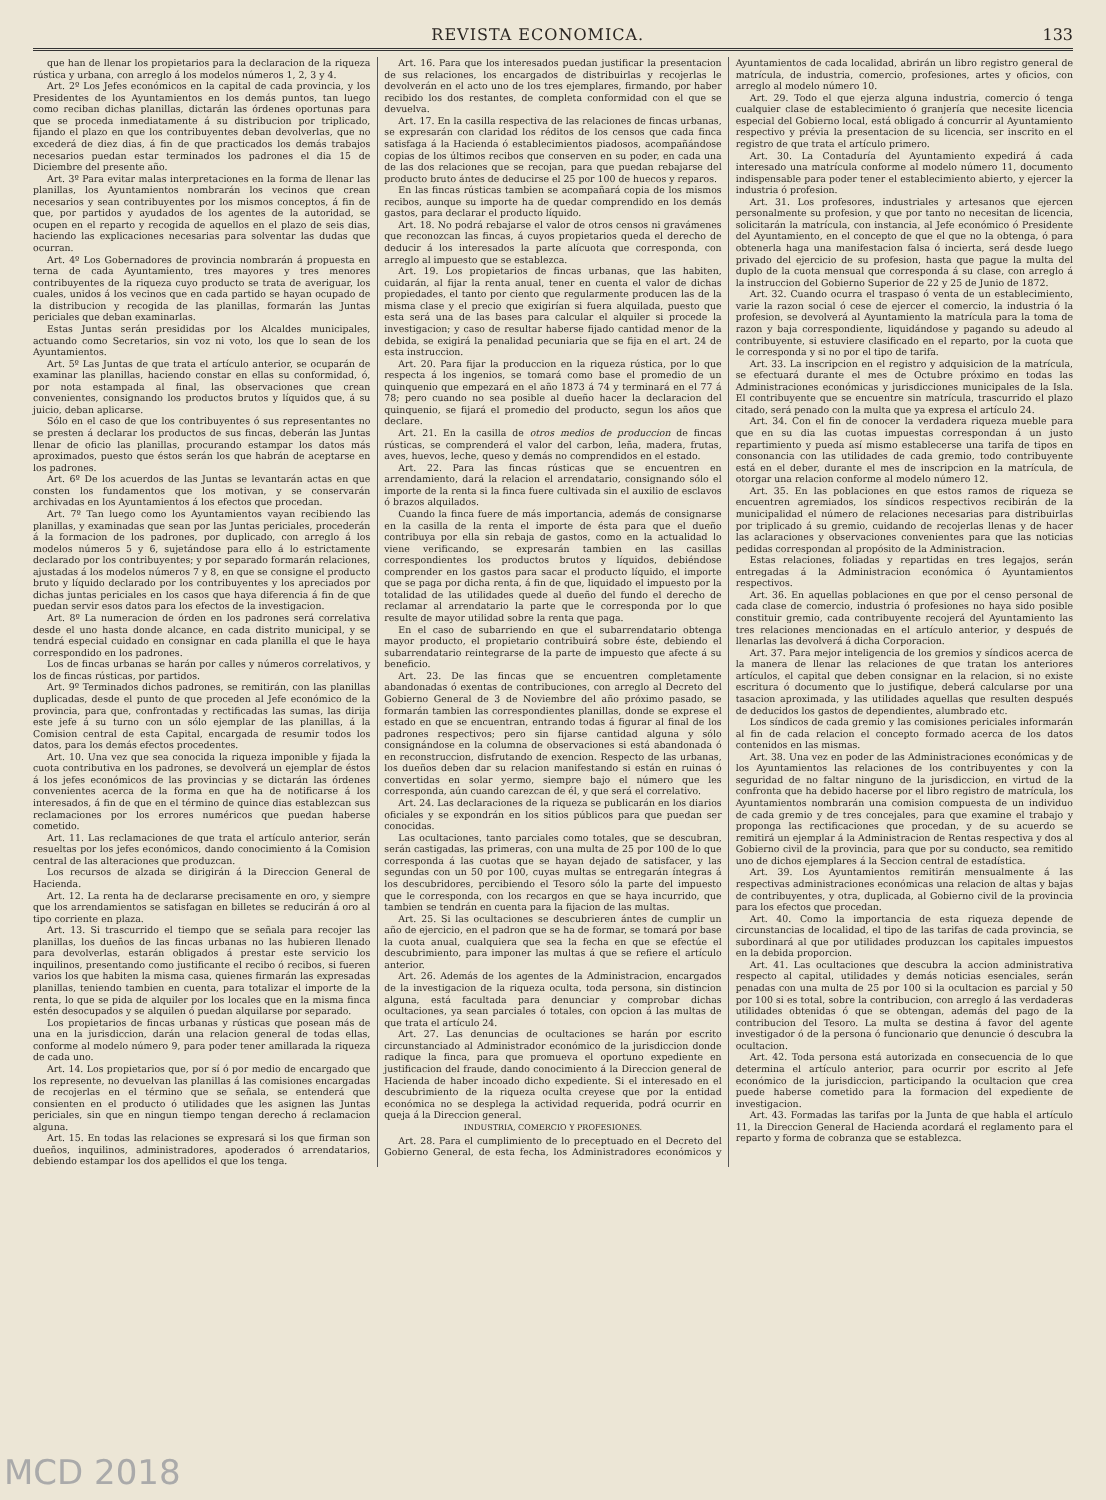REVISTA ECONOMICA. 133
que han de llenar los propietarios para la declaracion de la riqueza rústica y urbana, con arreglo á los modelos números 1, 2, 3 y 4.
Art. 2º Los Jefes económicos en la capital de cada provincia, y los Presidentes de los Ayuntamientos en los demás puntos, tan luego como reciban dichas planillas, dictarán las órdenes oportunas para que se proceda inmediatamente á su distribucion por triplicado, fijando el plazo en que los contribuyentes deban devolverlas, que no excederá de diez dias, á fin de que practicados los demás trabajos necesarios puedan estar terminados los padrones el dia 15 de Diciembre del presente año.
Art. 3º Para evitar malas interpretaciones en la forma de llenar las planillas, los Ayuntamientos nombrarán los vecinos que crean necesarios y sean contribuyentes por los mismos conceptos, á fin de que, por partidos y ayudados de los agentes de la autoridad, se ocupen en el reparto y recogida de aquellos en el plazo de seis dias, haciendo las explicaciones necesarias para solventar las dudas que ocurran.
Art. 4º Los Gobernadores de provincia nombrarán á propuesta en terna de cada Ayuntamiento, tres mayores y tres menores contribuyentes de la riqueza cuyo producto se trata de averiguar, los cuales, unidos á los vecinos que en cada partido se hayan ocupado de la distribucion y recogida de las planillas, formarán las Juntas periciales que deban examinarlas.
Estas Juntas serán presididas por los Alcaldes municipales, actuando como Secretarios, sin voz ni voto, los que lo sean de los Ayuntamientos.
Art. 5º Las Juntas de que trata el artículo anterior, se ocuparán de examinar las planillas, haciendo constar en ellas su conformidad, ó, por nota estampada al final, las observaciones que crean convenientes, consignando los productos brutos y líquidos que, á su juicio, deban aplicarse.
Sólo en el caso de que los contribuyentes ó sus representantes no se presten á declarar los productos de sus fincas, deberán las Juntas llenar de oficio las planillas, procurando estampar los datos más aproximados, puesto que éstos serán los que habrán de aceptarse en los padrones.
Art. 6º De los acuerdos de las Juntas se levantarán actas en que consten los fundamentos que los motivan, y se conservarán archivadas en los Ayuntamientos á los efectos que procedan.
Art. 7º Tan luego como los Ayuntamientos vayan recibiendo las planillas, y examinadas que sean por las Juntas periciales, procederán á la formacion de los padrones, por duplicado, con arreglo á los modelos números 5 y 6, sujetándose para ello á lo estrictamente declarado por los contribuyentes; y por separado formarán relaciones, ajustadas á los modelos números 7 y 8, en que se consigne el producto bruto y líquido declarado por los contribuyentes y los apreciados por dichas juntas periciales en los casos que haya diferencia á fin de que puedan servir esos datos para los efectos de la investigacion.
Art. 8º La numeracion de órden en los padrones será correlativa desde el uno hasta donde alcance, en cada distrito municipal, y se tendrá especial cuidado en consignar en cada planilla el que le haya correspondido en los padrones.
Los de fincas urbanas se harán por calles y números correlativos, y los de fincas rústicas, por partidos.
Art. 9º Terminados dichos padrones, se remitirán, con las planillas duplicadas, desde el punto de que proceden al Jefe económico de la provincia, para que, confrontadas y rectificadas las sumas, las dirija este jefe á su turno con un sólo ejemplar de las planillas, á la Comision central de esta Capital, encargada de resumir todos los datos, para los demás efectos procedentes.
Art. 10. Una vez que sea conocida la riqueza imponible y fijada la cuota contributiva en los padrones, se devolverá un ejemplar de éstos á los jefes económicos de las provincias y se dictarán las órdenes convenientes acerca de la forma en que ha de notificarse á los interesados, á fin de que en el término de quince dias establezcan sus reclamaciones por los errores numéricos que puedan haberse cometido.
Art. 11. Las reclamaciones de que trata el artículo anterior, serán resueltas por los jefes económicos, dando conocimiento á la Comision central de las alteraciones que produzcan.
Los recursos de alzada se dirigirán á la Direccion General de Hacienda.
Art. 12. La renta ha de declararse precisamente en oro, y siempre que los arrendamientos se satisfagan en billetes se reducirán á oro al tipo corriente en plaza.
Art. 13. Si trascurrido el tiempo que se señala para recojer las planillas, los dueños de las fincas urbanas no las hubieren llenado para devolverlas, estarán obligados á prestar este servicio los inquilinos, presentando como justificante el recibo ó recibos, si fueren varios los que habiten la misma casa, quienes firmarán las expresadas planillas, teniendo tambien en cuenta, para totalizar el importe de la renta, lo que se pida de alquiler por los locales que en la misma finca estén desocupados y se alquilen ó puedan alquilarse por separado.
Los propietarios de fincas urbanas y rústicas que posean más de una en la jurisdiccion, darán una relacion general de todas ellas, conforme al modelo número 9, para poder tener amillarada la riqueza de cada uno.
Art. 14. Los propietarios que, por sí ó por medio de encargado que los represente, no devuelvan las planillas á las comisiones encargadas de recojerlas en el término que se señala, se entenderá que consienten en el producto ó utilidades que les asignen las Juntas periciales, sin que en ningun tiempo tengan derecho á reclamacion alguna.
Art. 15. En todas las relaciones se expresará si los que firman son dueños, inquilinos, administradores, apoderados ó arrendatarios, debiendo estampar los dos apellidos el que los tenga.
Art. 16. Para que los interesados puedan justificar la presentacion de sus relaciones, los encargados de distribuirlas y recojerlas le devolverán en el acto uno de los tres ejemplares, firmando, por haber recibido los dos restantes, de completa conformidad con el que se devuelva.
Art. 17. En la casilla respectiva de las relaciones de fincas urbanas, se expresarán con claridad los réditos de los censos que cada finca satisfaga á la Hacienda ó establecimientos piadosos, acompañándose copias de los últimos recibos que conserven en su poder, en cada una de las dos relaciones que se recojan, para que puedan rebajarse del producto bruto ántes de deducirse el 25 por 100 de huecos y reparos.
En las fincas rústicas tambien se acompañará copia de los mismos recibos, aunque su importe ha de quedar comprendido en los demás gastos, para declarar el producto líquido.
Art. 18. No podrá rebajarse el valor de otros censos ni gravámenes que reconozcan las fincas, á cuyos propietarios queda el derecho de deducir á los interesados la parte alícuota que corresponda, con arreglo al impuesto que se establezca.
Art. 19. Los propietarios de fincas urbanas, que las habiten, cuidarán, al fijar la renta anual, tener en cuenta el valor de dichas propiedades, el tanto por ciento que regularmente producen las de la misma clase y el precio que exigirían si fuera alquilada, puesto que esta será una de las bases para calcular el alquiler si procede la investigacion; y caso de resultar haberse fijado cantidad menor de la debida, se exigirá la penalidad pecuniaria que se fija en el art. 24 de esta instruccion.
Art. 20. Para fijar la produccion en la riqueza rústica, por lo que respecta á los ingenios, se tomará como base el promedio de un quinquenio que empezará en el año 1873 á 74 y terminará en el 77 á 78; pero cuando no sea posible al dueño hacer la declaracion del quinquenio, se fijará el promedio del producto, segun los años que declare.
Art. 21. En la casilla de otros medios de produccion de fincas rústicas, se comprenderá el valor del carbon, leña, madera, frutas, aves, huevos, leche, queso y demás no comprendidos en el estado.
Art. 22. Para las fincas rústicas que se encuentren en arrendamiento, dará la relacion el arrendatario, consignando sólo el importe de la renta si la finca fuere cultivada sin el auxilio de esclavos ó brazos alquilados.
Cuando la finca fuere de más importancia, además de consignarse en la casilla de la renta el importe de ésta para que el dueño contribuya por ella sin rebaja de gastos, como en la actualidad lo viene verificando, se expresarán tambien en las casillas correspondientes los productos brutos y líquidos, debiéndose comprender en los gastos para sacar el producto líquido, el importe que se paga por dicha renta, á fin de que, liquidado el impuesto por la totalidad de las utilidades quede al dueño del fundo el derecho de reclamar al arrendatario la parte que le corresponda por lo que resulte de mayor utilidad sobre la renta que paga.
En el caso de subarriendo en que el subarrendatario obtenga mayor producto, el propietario contribuirá sobre éste, debiendo el subarrendatario reintegrarse de la parte de impuesto que afecte á su beneficio.
Art. 23. De las fincas que se encuentren completamente abandonadas ó exentas de contribuciones, con arreglo al Decreto del Gobierno General de 3 de Noviembre del año próximo pasado, se formarán tambien las correspondientes planillas, donde se exprese el estado en que se encuentran, entrando todas á figurar al final de los padrones respectivos; pero sin fijarse cantidad alguna y sólo consignándose en la columna de observaciones si está abandonada ó en reconstruccion, disfrutando de exencion. Respecto de las urbanas, los dueños deben dar su relacion manifestando si están en ruinas ó convertidas en solar yermo, siempre bajo el número que les corresponda, aún cuando carezcan de él, y que será el correlativo.
Art. 24. Las declaraciones de la riqueza se publicarán en los diarios oficiales y se expondrán en los sitios públicos para que puedan ser conocidas.
Las ocultaciones, tanto parciales como totales, que se descubran, serán castigadas, las primeras, con una multa de 25 por 100 de lo que corresponda á las cuotas que se hayan dejado de satisfacer, y las segundas con un 50 por 100, cuyas multas se entregarán íntegras á los descubridores, percibiendo el Tesoro sólo la parte del impuesto que le corresponda, con los recargos en que se haya incurrido, que tambien se tendrán en cuenta para la fijacion de las multas.
Art. 25. Si las ocultaciones se descubrieren ántes de cumplir un año de ejercicio, en el padron que se ha de formar, se tomará por base la cuota anual, cualquiera que sea la fecha en que se efectúe el descubrimiento, para imponer las multas á que se refiere el artículo anterior.
Art. 26. Además de los agentes de la Administracion, encargados de la investigacion de la riqueza oculta, toda persona, sin distincion alguna, está facultada para denunciar y comprobar dichas ocultaciones, ya sean parciales ó totales, con opcion á las multas de que trata el artículo 24.
Art. 27. Las denuncias de ocultaciones se harán por escrito circunstanciado al Administrador económico de la jurisdiccion donde radique la finca, para que promueva el oportuno expediente en justificacion del fraude, dando conocimiento á la Direccion general de Hacienda de haber incoado dicho expediente. Si el interesado en el descubrimiento de la riqueza oculta creyese que por la entidad económica no se desplega la actividad requerida, podrá ocurrir en queja á la Direccion general.
INDUSTRIA, COMERCIO Y PROFESIONES.
Art. 28. Para el cumplimiento de lo preceptuado en el Decreto del Gobierno General, de esta fecha, los Administradores económicos y Ayuntamientos de cada localidad, abrirán un libro registro general de matrícula, de industria, comercio, profesiones, artes y oficios, con arreglo al modelo número 10.
Art. 29. Todo el que ejerza alguna industria, comercio ó tenga cualquier clase de establecimiento ó granjería que necesite licencia especial del Gobierno local, está obligado á concurrir al Ayuntamiento respectivo y prévia la presentacion de su licencia, ser inscrito en el registro de que trata el artículo primero.
Art. 30. La Contaduría del Ayuntamiento expedirá á cada interesado una matrícula conforme al modelo número 11, documento indispensable para poder tener el establecimiento abierto, y ejercer la industria ó profesion.
Art. 31. Los profesores, industriales y artesanos que ejercen personalmente su profesion, y que por tanto no necesitan de licencia, solicitarán la matrícula, con instancia, al Jefe económico ó Presidente del Ayuntamiento, en el concepto de que el que no la obtenga, ó para obtenerla haga una manifestacion falsa ó incierta, será desde luego privado del ejercicio de su profesion, hasta que pague la multa del duplo de la cuota mensual que corresponda á su clase, con arreglo á la instruccion del Gobierno Superior de 22 y 25 de Junio de 1872.
Art. 32. Cuando ocurra el traspaso ó venta de un establecimiento, varie la razon social ó cese de ejercer el comercio, la industria ó la profesion, se devolverá al Ayuntamiento la matrícula para la toma de razon y baja correspondiente, liquidándose y pagando su adeudo al contribuyente, si estuviere clasificado en el reparto, por la cuota que le corresponda y si no por el tipo de tarifa.
Art. 33. La inscripcion en el registro y adquisicion de la matrícula, se efectuará durante el mes de Octubre próximo en todas las Administraciones económicas y jurisdicciones municipales de la Isla. El contribuyente que se encuentre sin matrícula, trascurrido el plazo citado, será penado con la multa que ya expresa el artículo 24.
Art. 34. Con el fin de conocer la verdadera riqueza mueble para que en su dia las cuotas impuestas correspondan á un justo repartimiento y pueda así mismo establecerse una tarifa de tipos en consonancia con las utilidades de cada gremio, todo contribuyente está en el deber, durante el mes de inscripcion en la matrícula, de otorgar una relacion conforme al modelo número 12.
Art. 35. En las poblaciones en que estos ramos de riqueza se encuentren agremiados, los síndicos respectivos recibirán de la municipalidad el número de relaciones necesarias para distribuirlas por triplicado á su gremio, cuidando de recojerlas llenas y de hacer las aclaraciones y observaciones convenientes para que las noticias pedidas correspondan al propósito de la Administracion.
Estas relaciones, foliadas y repartidas en tres legajos, serán entregadas á la Administracion económica ó Ayuntamientos respectivos.
Art. 36. En aquellas poblaciones en que por el censo personal de cada clase de comercio, industria ó profesiones no haya sido posible constituir gremio, cada contribuyente recojerá del Ayuntamiento las tres relaciones mencionadas en el artículo anterior, y después de llenarlas las devolverá á dicha Corporacion.
Art. 37. Para mejor inteligencia de los gremios y síndicos acerca de la manera de llenar las relaciones de que tratan los anteriores artículos, el capital que deben consignar en la relacion, si no existe escritura ó documento que lo justifique, deberá calcularse por una tasacion aproximada, y las utilidades aquellas que resulten después de deducidos los gastos de dependientes, alumbrado etc.
Los síndicos de cada gremio y las comisiones periciales informarán al fin de cada relacion el concepto formado acerca de los datos contenidos en las mismas.
Art. 38. Una vez en poder de las Administraciones económicas y de los Ayuntamientos las relaciones de los contribuyentes y con la seguridad de no faltar ninguno de la jurisdiccion, en virtud de la confronta que ha debido hacerse por el libro registro de matrícula, los Ayuntamientos nombrarán una comision compuesta de un individuo de cada gremio y de tres concejales, para que examine el trabajo y proponga las rectificaciones que procedan, y de su acuerdo se remitirá un ejemplar á la Administracion de Rentas respectiva y dos al Gobierno civil de la provincia, para que por su conducto, sea remitido uno de dichos ejemplares á la Seccion central de estadística.
Art. 39. Los Ayuntamientos remitirán mensualmente á las respectivas administraciones económicas una relacion de altas y bajas de contribuyentes, y otra, duplicada, al Gobierno civil de la provincia para los efectos que procedan.
Art. 40. Como la importancia de esta riqueza depende de circunstancias de localidad, el tipo de las tarifas de cada provincia, se subordinará al que por utilidades produzcan los capitales impuestos en la debida proporcion.
Art. 41. Las ocultaciones que descubra la accion administrativa respecto al capital, utilidades y demás noticias esenciales, serán penadas con una multa de 25 por 100 si la ocultacion es parcial y 50 por 100 si es total, sobre la contribucion, con arreglo á las verdaderas utilidades obtenidas ó que se obtengan, además del pago de la contribucion del Tesoro. La multa se destina á favor del agente investigador ó de la persona ó funcionario que denuncie ó descubra la ocultacion.
Art. 42. Toda persona está autorizada en consecuencia de lo que determina el artículo anterior, para ocurrir por escrito al Jefe económico de la jurisdiccion, participando la ocultacion que crea puede haberse cometido para la formacion del expediente de investigacion.
Art. 43. Formadas las tarifas por la Junta de que habla el artículo 11, la Direccion General de Hacienda acordará el reglamento para el reparto y forma de cobranza que se establezca.
MCD 2018